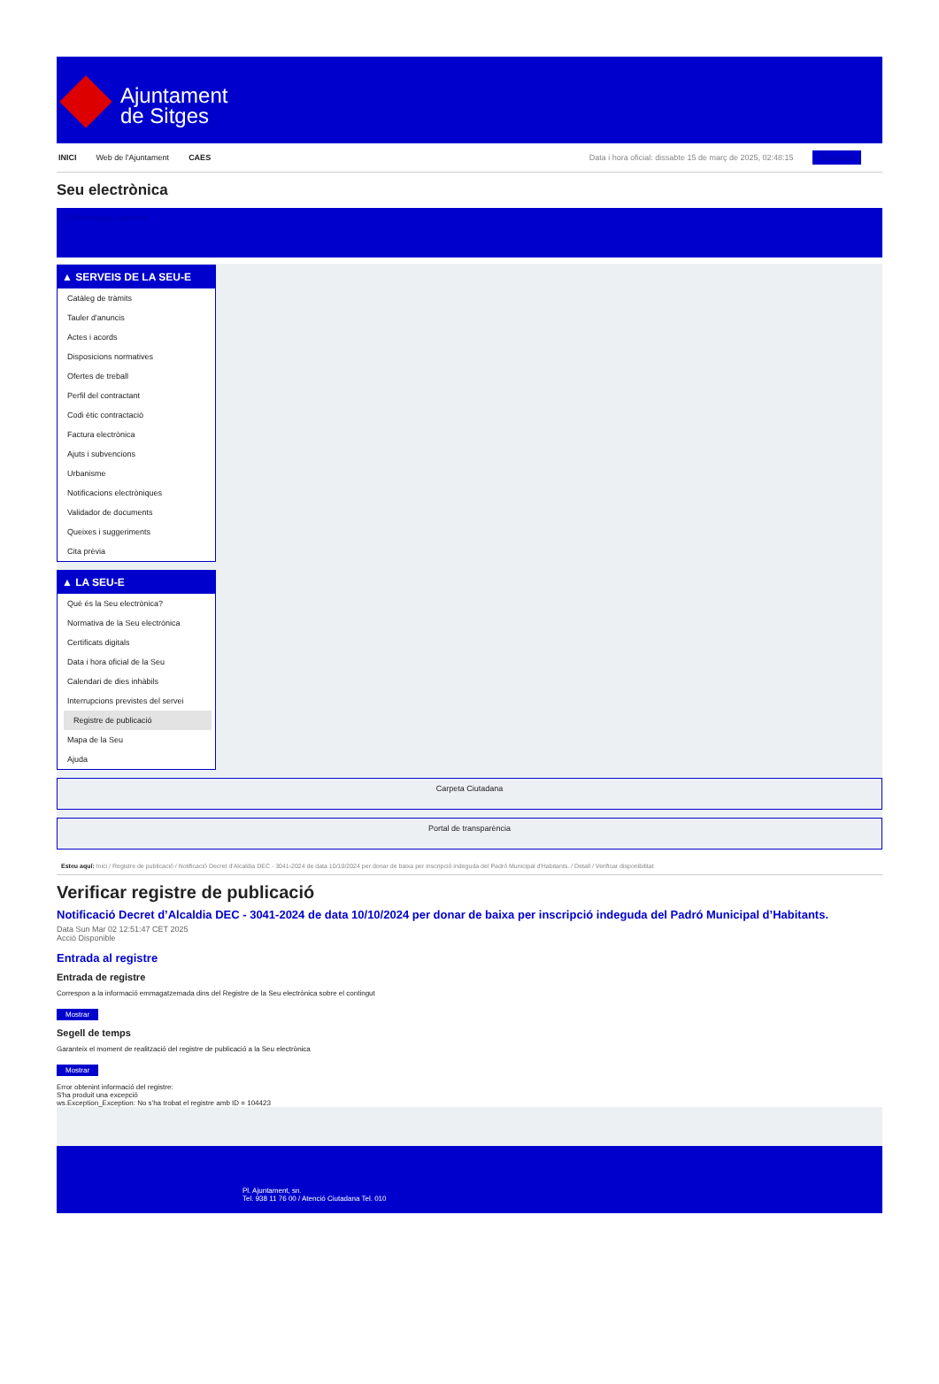Ajuntament
de Sitges
INICI Web de l'Ajuntament CAES Data i hora oficial: dissabte 15 de març de 2025, 02:48:15 Directorio
Seu electrònica
Obtenir còpia autèntica
▲ SERVEIS DE LA SEU-E
Catàleg de tràmits
Tauler d'anuncis
Actes i acords
Disposicions normatives
Ofertes de treball
Perfil del contractant
Codi ètic contractació
Factura electrònica
Ajuts i subvencions
Urbanisme
Notificacions electròniques
Validador de documents
Queixes i suggeriments
Cita prèvia
▲ LA SEU-E
Què és la Seu electrònica?
Normativa de la Seu electrònica
Certificats digitals
Data i hora oficial de la Seu
Calendari de dies inhàbils
Interrupcions previstes del servei
Registre de publicació
Mapa de la Seu
Ajuda
Carpeta Ciutadana
Portal de transparència
Esteu aquí: Inici / Registre de publicació / Notificació Decret d'Alcaldia DEC - 3041-2024 de data 10/10/2024 per donar de baixa per inscripció indeguda del Padró Municipal d'Habitants. / Detall / Verificar disponibilitat
Verificar registre de publicació
Notificació Decret d’Alcaldia DEC - 3041-2024 de data 10/10/2024 per donar de baixa per inscripció indeguda del Padró Municipal d’Habitants.
Data Sun Mar 02 12:51:47 CET 2025
Acció Disponible
Entrada al registre
Entrada de registre
Correspon a la informació emmagatzemada dins del Registre de la Seu electrònica sobre el contingut
Mostrar
Segell de temps
Garanteix el moment de realització del registre de publicació a la Seu electrònica
Mostrar
Error obtenint informació del registre:
S'ha produit una excepció
ws.Exception_Exception: No s'ha trobat el registre amb ID = 104423
Pl. Ajuntament, sn.
Tel. 938 11 76 00 / Atenció Ciutadana Tel. 010